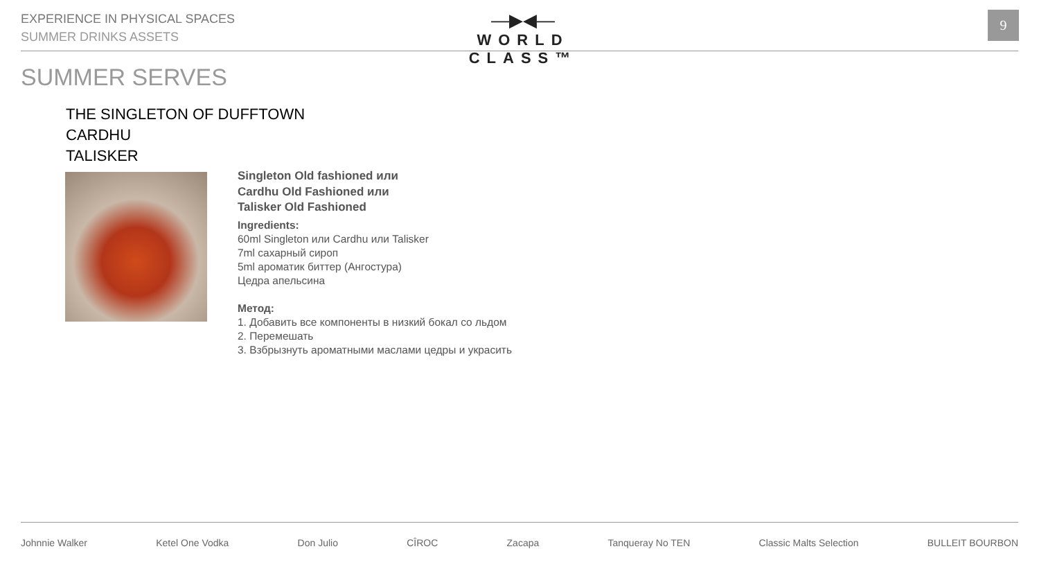EXPERIENCE IN PHYSICAL SPACES
SUMMER DRINKS ASSETS
—▶◀—
WORLD CLASS™
9
SUMMER SERVES
THE SINGLETON OF DUFFTOWN
CARDHU
TALISKER
Singleton Old fashioned или
Cardhu Old Fashioned или
Talisker Old Fashioned
Ingredients:
60ml Singleton или Cardhu или Talisker
7ml сахарный сироп
5ml ароматик биттер (Ангостура)
Цедра апельсина
Метод:
1. Добавить все компоненты в низкий бокал со льдом
2. Перемешать
3. Взбрызнуть ароматными маслами цедры и украсить
Johnnie Walker Ketel One Vodka Don Julio CÎROC Zacapa Tanqueray No TEN Classic Malts Selection BULLEIT BOURBON